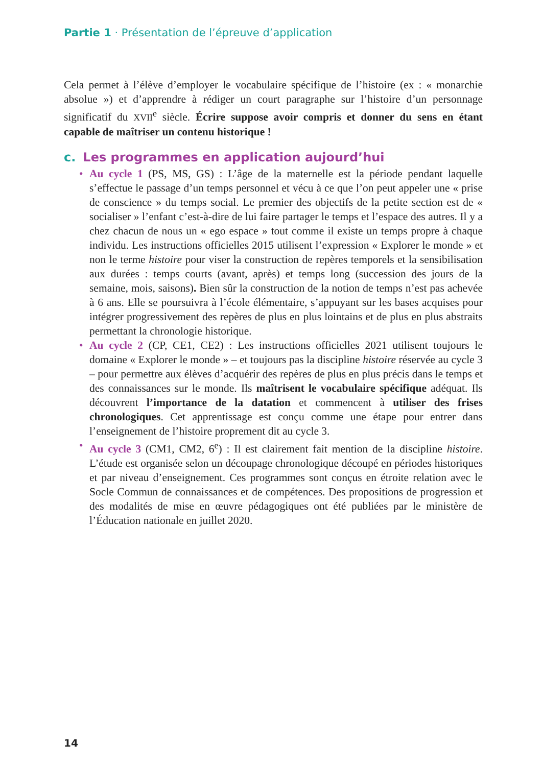Partie 1 · Présentation de l’épreuve d’application
Cela permet à l’élève d’employer le vocabulaire spécifique de l’histoire (ex : « monarchie absolue ») et d’apprendre à rédiger un court paragraphe sur l’histoire d’un personnage significatif du XVII<sup>e</sup> siècle. Écrire suppose avoir compris et donner du sens en étant capable de maîtriser un contenu historique !
c. Les programmes en application aujourd’hui
• Au cycle 1 (PS, MS, GS) : L’âge de la maternelle est la période pendant laquelle s’effectue le passage d’un temps personnel et vécu à ce que l’on peut appeler une « prise de conscience » du temps social. Le premier des objectifs de la petite section est de « socialiser » l’enfant c’est-à-dire de lui faire partager le temps et l’espace des autres. Il y a chez chacun de nous un « ego espace » tout comme il existe un temps propre à chaque individu. Les instructions officielles 2015 utilisent l’expression « Explorer le monde » et non le terme histoire pour viser la construction de repères temporels et la sensibilisation aux durées : temps courts (avant, après) et temps long (succession des jours de la semaine, mois, saisons). Bien sûr la construction de la notion de temps n’est pas achevée à 6 ans. Elle se poursuivra à l’école élémentaire, s’appuyant sur les bases acquises pour intégrer progressivement des repères de plus en plus lointains et de plus en plus abstraits permettant la chronologie historique.
• Au cycle 2 (CP, CE1, CE2) : Les instructions officielles 2021 utilisent toujours le domaine « Explorer le monde » – et toujours pas la discipline histoire réservée au cycle 3 – pour permettre aux élèves d’acquérir des repères de plus en plus précis dans le temps et des connaissances sur le monde. Ils maîtrisent le vocabulaire spécifique adéquat. Ils découvrent l’importance de la datation et commencent à utiliser des frises chronologiques. Cet apprentissage est conçu comme une étape pour entrer dans l’enseignement de l’histoire proprement dit au cycle 3.
• Au cycle 3 (CM1, CM2, 6<sup>e</sup>) : Il est clairement fait mention de la discipline histoire. L’étude est organisée selon un découpage chronologique découpé en périodes historiques et par niveau d’enseignement. Ces programmes sont conçus en étroite relation avec le Socle Commun de connaissances et de compétences. Des propositions de progression et des modalités de mise en œuvre pédagogiques ont été publiées par le ministère de l’Éducation nationale en juillet 2020.
14